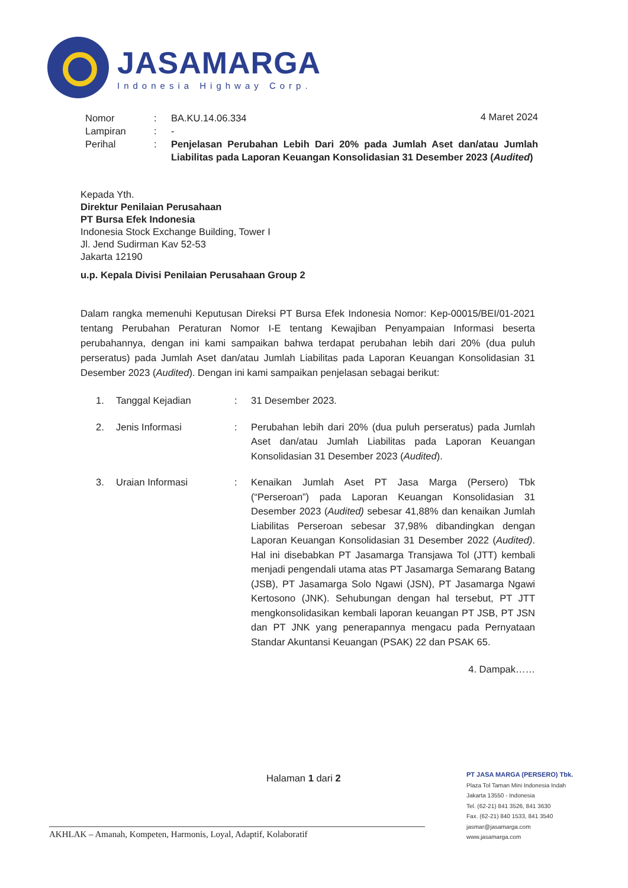JASAMARGA
Indonesia Highway Corp.
4 Maret 2024
Nomor : BA.KU.14.06.334
Lampiran : -
Perihal : Penjelasan Perubahan Lebih Dari 20% pada Jumlah Aset dan/atau Jumlah Liabilitas pada Laporan Keuangan Konsolidasian 31 Desember 2023 (Audited)
Kepada Yth.
Direktur Penilaian Perusahaan
PT Bursa Efek Indonesia
Indonesia Stock Exchange Building, Tower I
Jl. Jend Sudirman Kav 52-53
Jakarta 12190
u.p. Kepala Divisi Penilaian Perusahaan Group 2
Dalam rangka memenuhi Keputusan Direksi PT Bursa Efek Indonesia Nomor: Kep-00015/BEI/01-2021 tentang Perubahan Peraturan Nomor I-E tentang Kewajiban Penyampaian Informasi beserta perubahannya, dengan ini kami sampaikan bahwa terdapat perubahan lebih dari 20% (dua puluh perseratus) pada Jumlah Aset dan/atau Jumlah Liabilitas pada Laporan Keuangan Konsolidasian 31 Desember 2023 (Audited). Dengan ini kami sampaikan penjelasan sebagai berikut:
1. Tanggal Kejadian : 31 Desember 2023.
2. Jenis Informasi : Perubahan lebih dari 20% (dua puluh perseratus) pada Jumlah Aset dan/atau Jumlah Liabilitas pada Laporan Keuangan Konsolidasian 31 Desember 2023 (Audited).
3. Uraian Informasi : Kenaikan Jumlah Aset PT Jasa Marga (Persero) Tbk (“Perseroan”) pada Laporan Keuangan Konsolidasian 31 Desember 2023 (Audited) sebesar 41,88% dan kenaikan Jumlah Liabilitas Perseroan sebesar 37,98% dibandingkan dengan Laporan Keuangan Konsolidasian 31 Desember 2022 (Audited). Hal ini disebabkan PT Jasamarga Transjawa Tol (JTT) kembali menjadi pengendali utama atas PT Jasamarga Semarang Batang (JSB), PT Jasamarga Solo Ngawi (JSN), PT Jasamarga Ngawi Kertosono (JNK). Sehubungan dengan hal tersebut, PT JTT mengkonsolidasikan kembali laporan keuangan PT JSB, PT JSN dan PT JNK yang penerapannya mengacu pada Pernyataan Standar Akuntansi Keuangan (PSAK) 22 dan PSAK 65.
4. Dampak……
Halaman 1 dari 2
PT JASA MARGA (PERSERO) Tbk.
Plaza Tol Taman Mini Indonesia Indah
Jakarta 13550 - Indonesia
Tel. (62-21) 841 3526, 841 3630
Fax. (62-21) 840 1533, 841 3540
jasmar@jasamarga.com
www.jasamarga.com
AKHLAK – Amanah, Kompeten, Harmonis, Loyal, Adaptif, Kolaboratif